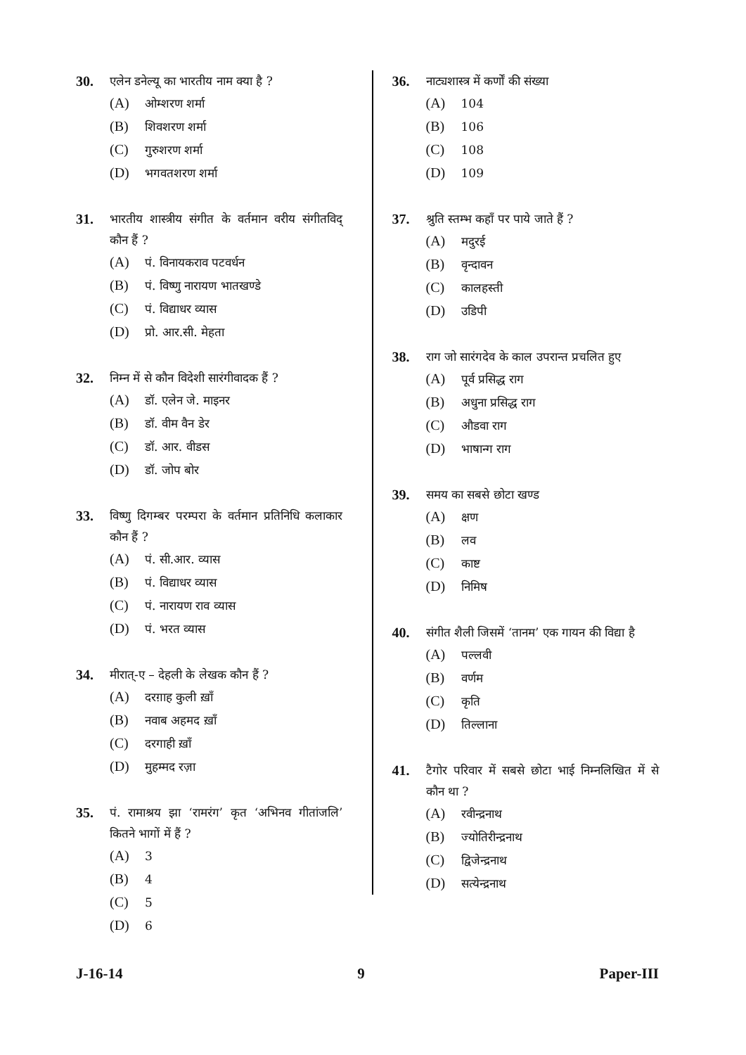30.
एलेन डनेल्यू का भारतीय नाम क्या है ?
(A) ओम्शरण शर्मा
(B) शिवशरण शर्मा
(C) गुरुशरण शर्मा
(D) भगवतशरण शर्मा
31.
भारतीय शास्त्रीय संगीत के वर्तमान वरीय संगीतविद् कौन हैं ?
(A) पं. विनायकराव पटवर्धन
(B) पं. विष्णु नारायण भातखण्डे
(C) पं. विद्याधर व्यास
(D) प्रो. आर.सी. मेहता
32.
निम्न में से कौन विदेशी सारंगीवादक हैं ?
(A) डॉ. एलेन जे. माइनर
(B) डॉ. वीम वैन डेर
(C) डॉ. आर. वीडस
(D) डॉ. जोप बोर
33.
विष्णु दिगम्बर परम्परा के वर्तमान प्रतिनिधि कलाकार कौन हैं ?
(A) पं. सी.आर. व्यास
(B) पं. विद्याधर व्यास
(C) पं. नारायण राव व्यास
(D) पं. भरत व्यास
34.
मीरात्-ए – देहली के लेखक कौन हैं ?
(A) दरग़ाह कुली ख़ाँ
(B) नवाब अहमद ख़ाँ
(C) दरगाही ख़ाँ
(D) मुहम्मद रज़ा
35.
पं. रामाश्रय झा ‘रामरंग’ कृत ‘अभिनव गीतांजलि’ कितने भागों में हैं ?
(A) 3
(B) 4
(C) 5
(D) 6
36.
नाट्यशास्त्र में कर्णों की संख्या
(A) 104
(B) 106
(C) 108
(D) 109
37.
श्रुति स्तम्भ कहाँ पर पाये जाते हैं ?
(A) मदुरई
(B) वृन्दावन
(C) कालहस्ती
(D) उडिपी
38.
राग जो सारंगदेव के काल उपरान्त प्रचलित हुए
(A) पूर्व प्रसिद्ध राग
(B) अधुना प्रसिद्ध राग
(C) औडवा राग
(D) भाषान्ग राग
39.
समय का सबसे छोटा खण्ड
(A) क्षण
(B) लव
(C) काष्ट
(D) निमिष
40.
संगीत शैली जिसमें ‘तानम’ एक गायन की विद्या है
(A) पल्लवी
(B) वर्णम
(C) कृति
(D) तिल्लाना
41.
टैगोर परिवार में सबसे छोटा भाई निम्नलिखित में से कौन था ?
(A) रवीन्द्रनाथ
(B) ज्योतिरीन्द्रनाथ
(C) द्विजेन्द्रनाथ
(D) सत्येन्द्रनाथ
J-16-14 9 Paper-III